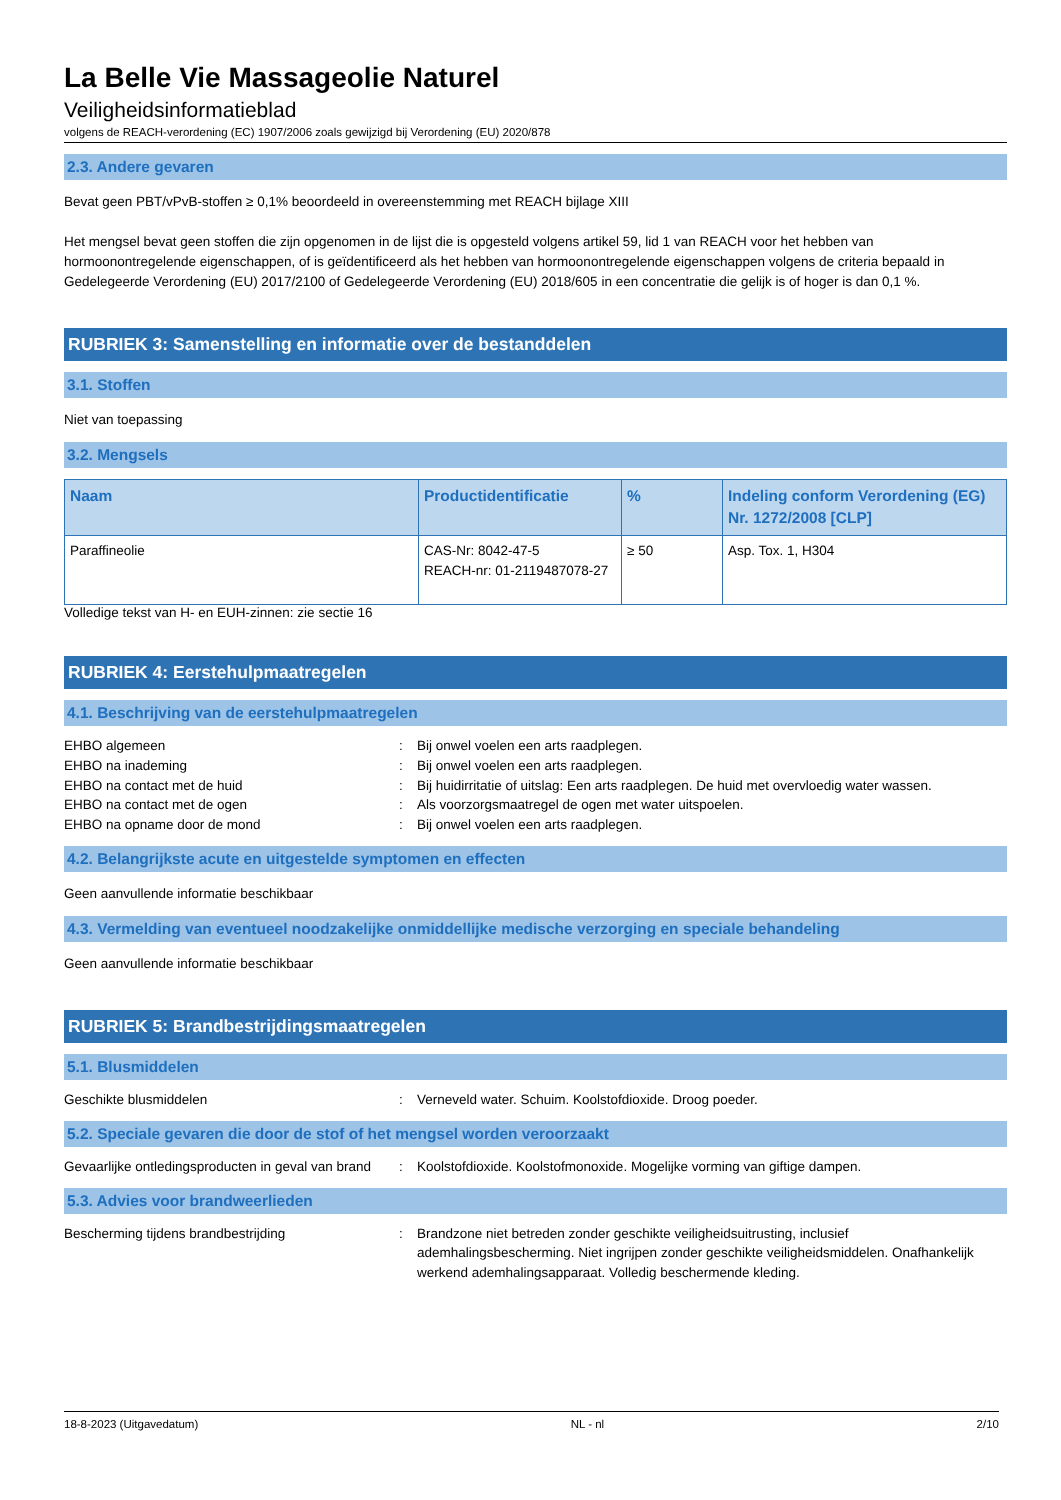La Belle Vie Massageolie Naturel
Veiligheidsinformatieblad
volgens de REACH-verordening (EC) 1907/2006 zoals gewijzigd bij Verordening (EU) 2020/878
2.3. Andere gevaren
Bevat geen PBT/vPvB-stoffen ≥ 0,1% beoordeeld in overeenstemming met REACH bijlage XIII
Het mengsel bevat geen stoffen die zijn opgenomen in de lijst die is opgesteld volgens artikel 59, lid 1 van REACH voor het hebben van hormoonontregelende eigenschappen, of is geïdentificeerd als het hebben van hormoonontregelende eigenschappen volgens de criteria bepaald in Gedelegeerde Verordening (EU) 2017/2100 of Gedelegeerde Verordening (EU) 2018/605 in een concentratie die gelijk is of hoger is dan 0,1 %.
RUBRIEK 3: Samenstelling en informatie over de bestanddelen
3.1. Stoffen
Niet van toepassing
3.2. Mengsels
| Naam | Productidentificatie | % | Indeling conform Verordening (EG) Nr. 1272/2008 [CLP] |
| --- | --- | --- | --- |
| Paraffineolie | CAS-Nr: 8042-47-5 REACH-nr: 01-2119487078-27 | ≥ 50 | Asp. Tox. 1, H304 |
Volledige tekst van H- en EUH-zinnen: zie sectie 16
RUBRIEK 4: Eerstehulpmaatregelen
4.1. Beschrijving van de eerstehulpmaatregelen
| EHBO algemeen | : | Bij onwel voelen een arts raadplegen. |
| EHBO na inademing | : | Bij onwel voelen een arts raadplegen. |
| EHBO na contact met de huid | : | Bij huidirritatie of uitslag: Een arts raadplegen. De huid met overvloedig water wassen. |
| EHBO na contact met de ogen | : | Als voorzorgsmaatregel de ogen met water uitspoelen. |
| EHBO na opname door de mond | : | Bij onwel voelen een arts raadplegen. |
4.2. Belangrijkste acute en uitgestelde symptomen en effecten
Geen aanvullende informatie beschikbaar
4.3. Vermelding van eventueel noodzakelijke onmiddellijke medische verzorging en speciale behandeling
Geen aanvullende informatie beschikbaar
RUBRIEK 5: Brandbestrijdingsmaatregelen
5.1. Blusmiddelen
| Geschikte blusmiddelen | : | Verneveld water. Schuim. Koolstofdioxide. Droog poeder. |
5.2. Speciale gevaren die door de stof of het mengsel worden veroorzaakt
| Gevaarlijke ontledingsproducten in geval van brand | : | Koolstofdioxide. Koolstofmonoxide. Mogelijke vorming van giftige dampen. |
5.3. Advies voor brandweerlieden
| Bescherming tijdens brandbestrijding | : | Brandzone niet betreden zonder geschikte veiligheidsuitrusting, inclusief ademhalingsbescherming. Niet ingrijpen zonder geschikte veiligheidsmiddelen. Onafhankelijk werkend ademhalingsapparaat. Volledig beschermende kleding. |
18-8-2023 (Uitgavedatum) NL - nl 2/10